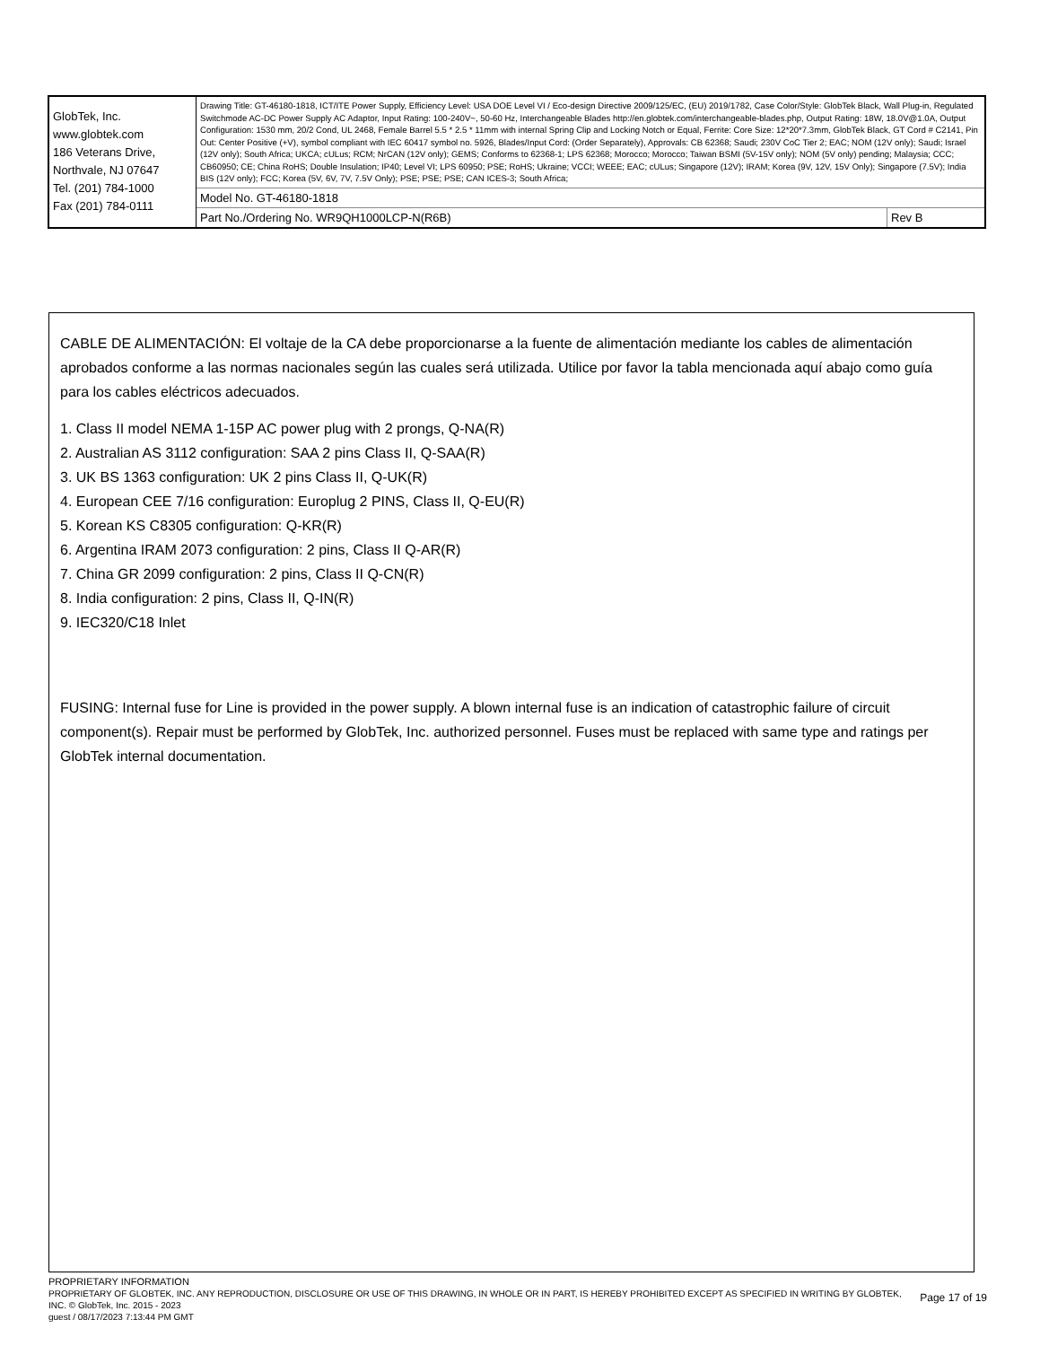| GlobTek, Inc. www.globtek.com 186 Veterans Drive, Northvale, NJ 07647 Tel. (201) 784-1000 Fax (201) 784-0111 | Drawing Title: GT-46180-1818, ICT/ITE Power Supply, Efficiency Level: USA DOE Level VI / Eco-design Directive 2009/125/EC, (EU) 2019/1782, Case Color/Style: GlobTek Black, Wall Plug-in, Regulated Switchmode AC-DC Power Supply AC Adaptor, Input Rating: 100-240V~, 50-60 Hz, Interchangeable Blades http://en.globtek.com/interchangeable-blades.php, Output Rating: 18W, 18.0V@1.0A, Output Configuration: 1530 mm, 20/2 Cond, UL 2468, Female Barrel 5.5 * 2.5 * 11mm with internal Spring Clip and Locking Notch or Equal, Ferrite: Core Size: 12*20*7.3mm, GlobTek Black, GT Cord # C2141, Pin Out: Center Positive (+V), symbol compliant with IEC 60417 symbol no. 5926, Blades/Input Cord: (Order Separately), Approvals: CB 62368; Saudi; 230V CoC Tier 2; EAC; NOM (12V only); Saudi; Israel (12V only); South Africa; UKCA; cULus; RCM; NrCAN (12V only); GEMS; Conforms to 62368-1; LPS 62368; Morocco; Morocco; Taiwan BSMI (5V-15V only); NOM (5V only) pending; Malaysia; CCC; CB60950; CE; China RoHS; Double Insulation; IP40; Level VI; LPS 60950; PSE; RoHS; Ukraine; VCCI; WEEE; EAC; cULus; Singapore (12V); IRAM; Korea (9V, 12V, 15V Only); Singapore (7.5V); India BIS (12V only); FCC; Korea (5V, 6V, 7V, 7.5V Only); PSE; PSE; PSE; CAN ICES-3; South Africa; | |
| | Model No. GT-46180-1818 | |
| | Part No./Ordering No. WR9QH1000LCP-N(R6B) | Rev B |
CABLE DE ALIMENTACIÓN: El voltaje de la CA debe proporcionarse a la fuente de alimentación mediante los cables de alimentación aprobados conforme a las normas nacionales según las cuales será utilizada. Utilice por favor la tabla mencionada aquí abajo como guía para los cables eléctricos adecuados.
1. Class II model NEMA 1-15P AC power plug with 2 prongs, Q-NA(R)
2. Australian AS 3112 configuration: SAA 2 pins Class II, Q-SAA(R)
3. UK BS 1363 configuration: UK 2 pins Class II, Q-UK(R)
4. European CEE 7/16 configuration: Europlug 2 PINS, Class II, Q-EU(R)
5. Korean KS C8305 configuration: Q-KR(R)
6. Argentina IRAM 2073 configuration: 2 pins, Class II Q-AR(R)
7. China GR 2099 configuration: 2 pins, Class II Q-CN(R)
8. India configuration: 2 pins, Class II, Q-IN(R)
9. IEC320/C18 Inlet
FUSING: Internal fuse for Line is provided in the power supply. A blown internal fuse is an indication of catastrophic failure of circuit component(s). Repair must be performed by GlobTek, Inc. authorized personnel. Fuses must be replaced with same type and ratings per GlobTek internal documentation.
Page 17 of 19
PROPRIETARY INFORMATION
PROPRIETARY OF GLOBTEK, INC. ANY REPRODUCTION, DISCLOSURE OR USE OF THIS DRAWING, IN WHOLE OR IN PART, IS HEREBY PROHIBITED EXCEPT AS SPECIFIED IN WRITING BY GLOBTEK, INC. © GlobTek, Inc. 2015 - 2023
guest / 08/17/2023 7:13:44 PM GMT